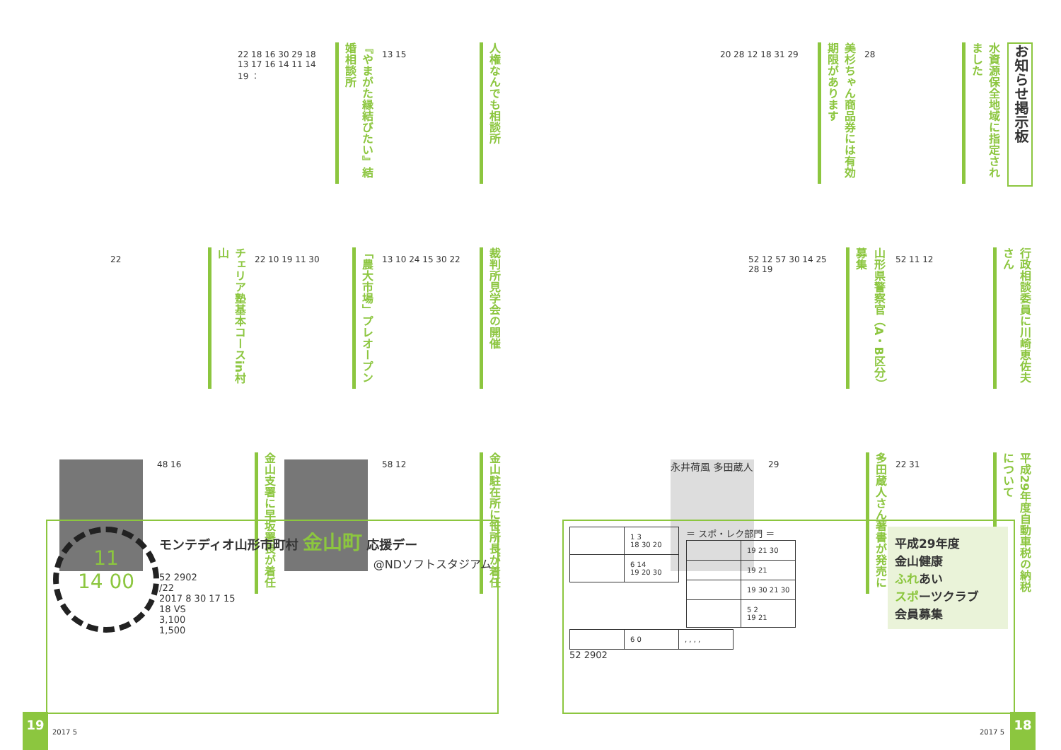お知らせ掲示板
水資源保全地域に指定されました
28
美杉ちゃん商品券には有効期限があります
20 28 12 18 31 29
行政相談委員に川崎恵佐夫さん
52 11 12
山形県警察官（A・B区分）募集
52 12 57 30 14 25 28 19
平成29年度自動車税の納税について
22 31
多田蔵人さん著書が発売に
29
永井荷風 多田蔵人
平成29年度
金山健康
ふれあい
スポーツクラブ
会員募集
| | 1 3 18 30 20 |
| | 6 14 19 20 30 |
＝ スポ・レク部門 ＝
| | 19 21 30 |
| | 19 21 |
| | 19 30 21 30 |
| | 5 2 19 21 |
| | 6 0 | , , , , |
52 2902
2017 5
18
人権なんでも相談所
13 15
『やまがた縁結びたい』結婚相談所
22 18 16 30 29 18 13 17 16 14 11 14 19 ：
裁判所見学会の開催
13 10 24 15 30 22
「農大市場」プレオープン
22 10 19 11 30
チェリア塾基本コースin村山
22
金山駐在所に笹所長が着任
58 12
金山支署に早坂署長が着任
48 16
11
14 00
モンテディオ山形市町村 金山町 応援デー
@NDソフトスタジアム
52 2902
/22
2017 8 30 17 15
18 VS
3,100
1,500
19
2017 5